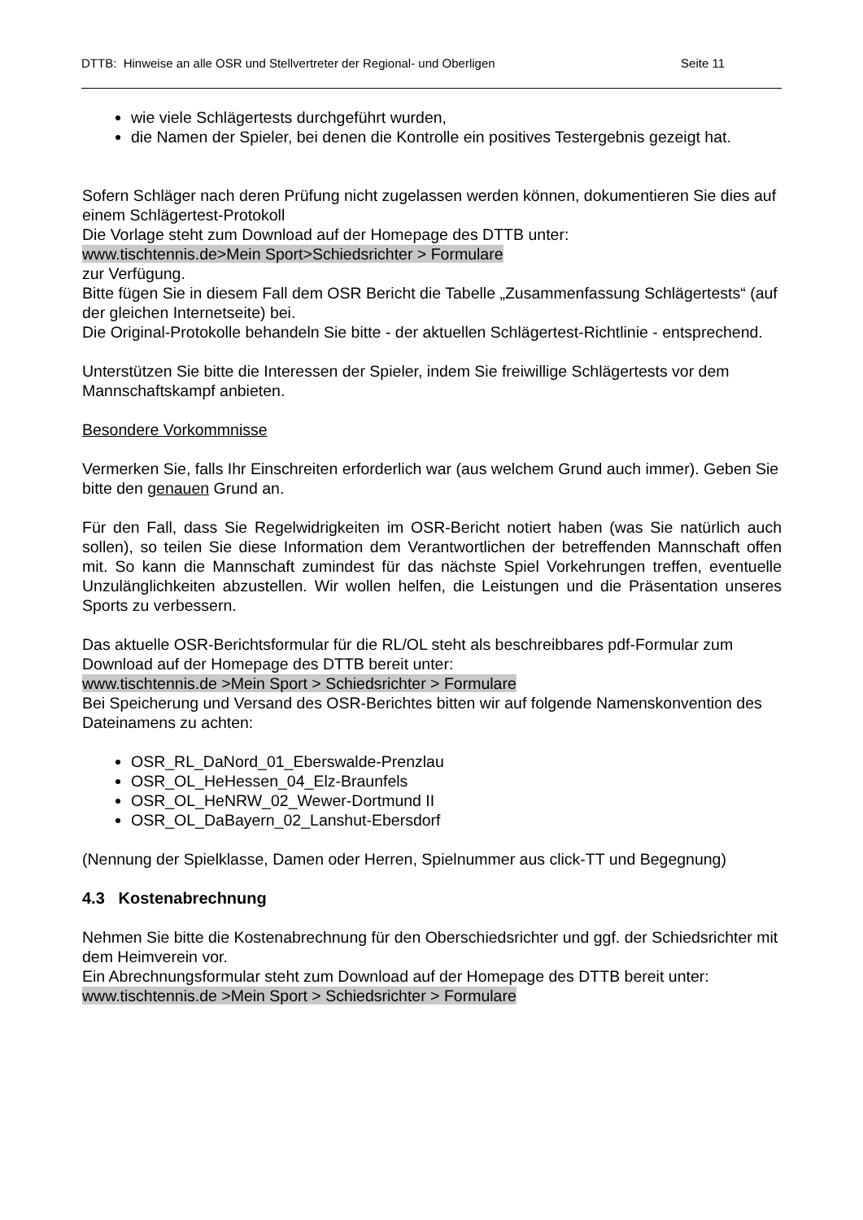DTTB: Hinweise an alle OSR und Stellvertreter der Regional- und Oberligen Seite 11
wie viele Schlägertests durchgeführt wurden,
die Namen der Spieler, bei denen die Kontrolle ein positives Testergebnis gezeigt hat.
Sofern Schläger nach deren Prüfung nicht zugelassen werden können, dokumentieren Sie dies auf einem Schlägertest-Protokoll
Die Vorlage steht zum Download auf der Homepage des DTTB unter:
www.tischtennis.de>Mein Sport>Schiedsrichter > Formulare
zur Verfügung.
Bitte fügen Sie in diesem Fall dem OSR Bericht die Tabelle „Zusammenfassung Schlägertests“ (auf der gleichen Internetseite) bei.
Die Original-Protokolle behandeln Sie bitte - der aktuellen Schlägertest-Richtlinie - entsprechend.
Unterstützen Sie bitte die Interessen der Spieler, indem Sie freiwillige Schlägertests vor dem Mannschaftskampf anbieten.
Besondere Vorkommnisse
Vermerken Sie, falls Ihr Einschreiten erforderlich war (aus welchem Grund auch immer). Geben Sie bitte den genauen Grund an.
Für den Fall, dass Sie Regelwidrigkeiten im OSR-Bericht notiert haben (was Sie natürlich auch sollen), so teilen Sie diese Information dem Verantwortlichen der betreffenden Mannschaft offen mit. So kann die Mannschaft zumindest für das nächste Spiel Vorkehrungen treffen, eventuelle Unzulänglichkeiten abzustellen. Wir wollen helfen, die Leistungen und die Präsentation unseres Sports zu verbessern.
Das aktuelle OSR-Berichtsformular für die RL/OL steht als beschreibbares pdf-Formular zum Download auf der Homepage des DTTB bereit unter:
www.tischtennis.de >Mein Sport > Schiedsrichter > Formulare
Bei Speicherung und Versand des OSR-Berichtes bitten wir auf folgende Namenskonvention des Dateinamens zu achten:
OSR_RL_DaNord_01_Eberswalde-Prenzlau
OSR_OL_HeHessen_04_Elz-Braunfels
OSR_OL_HeNRW_02_Wewer-Dortmund II
OSR_OL_DaBayern_02_Lanshut-Ebersdorf
(Nennung der Spielklasse, Damen oder Herren, Spielnummer aus click-TT und Begegnung)
4.3 Kostenabrechnung
Nehmen Sie bitte die Kostenabrechnung für den Oberschiedsrichter und ggf. der Schiedsrichter mit dem Heimverein vor.
Ein Abrechnungsformular steht zum Download auf der Homepage des DTTB bereit unter:
www.tischtennis.de >Mein Sport > Schiedsrichter > Formulare